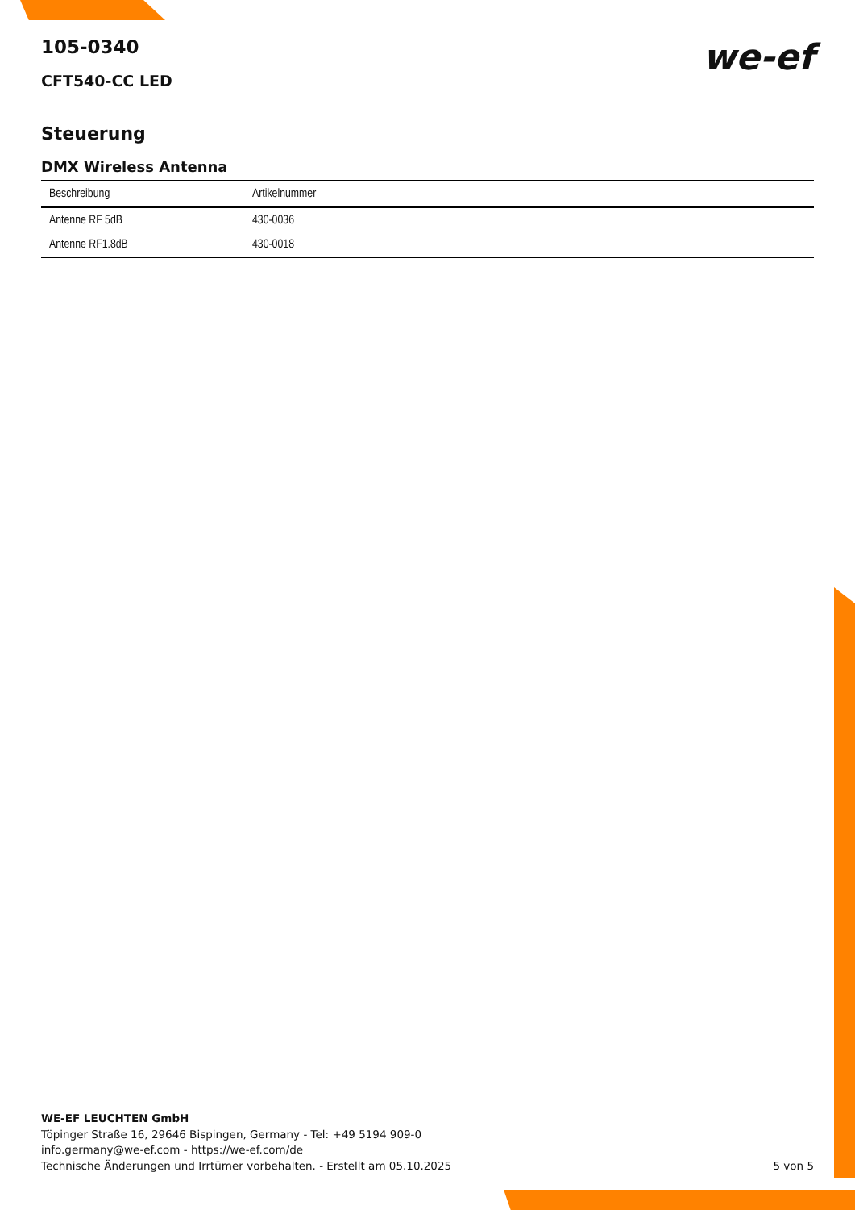we-ef
105-0340
CFT540-CC LED
Steuerung
DMX Wireless Antenna
| Beschreibung | Artikelnummer |
| --- | --- |
| Antenne RF 5dB | 430-0036 |
| Antenne RF1.8dB | 430-0018 |
WE-EF LEUCHTEN GmbH
Töpinger Straße 16, 29646 Bispingen, Germany - Tel: +49 5194 909-0
info.germany@we-ef.com - https://we-ef.com/de
Technische Änderungen und Irrtümer vorbehalten. - Erstellt am 05.10.2025
5 von 5